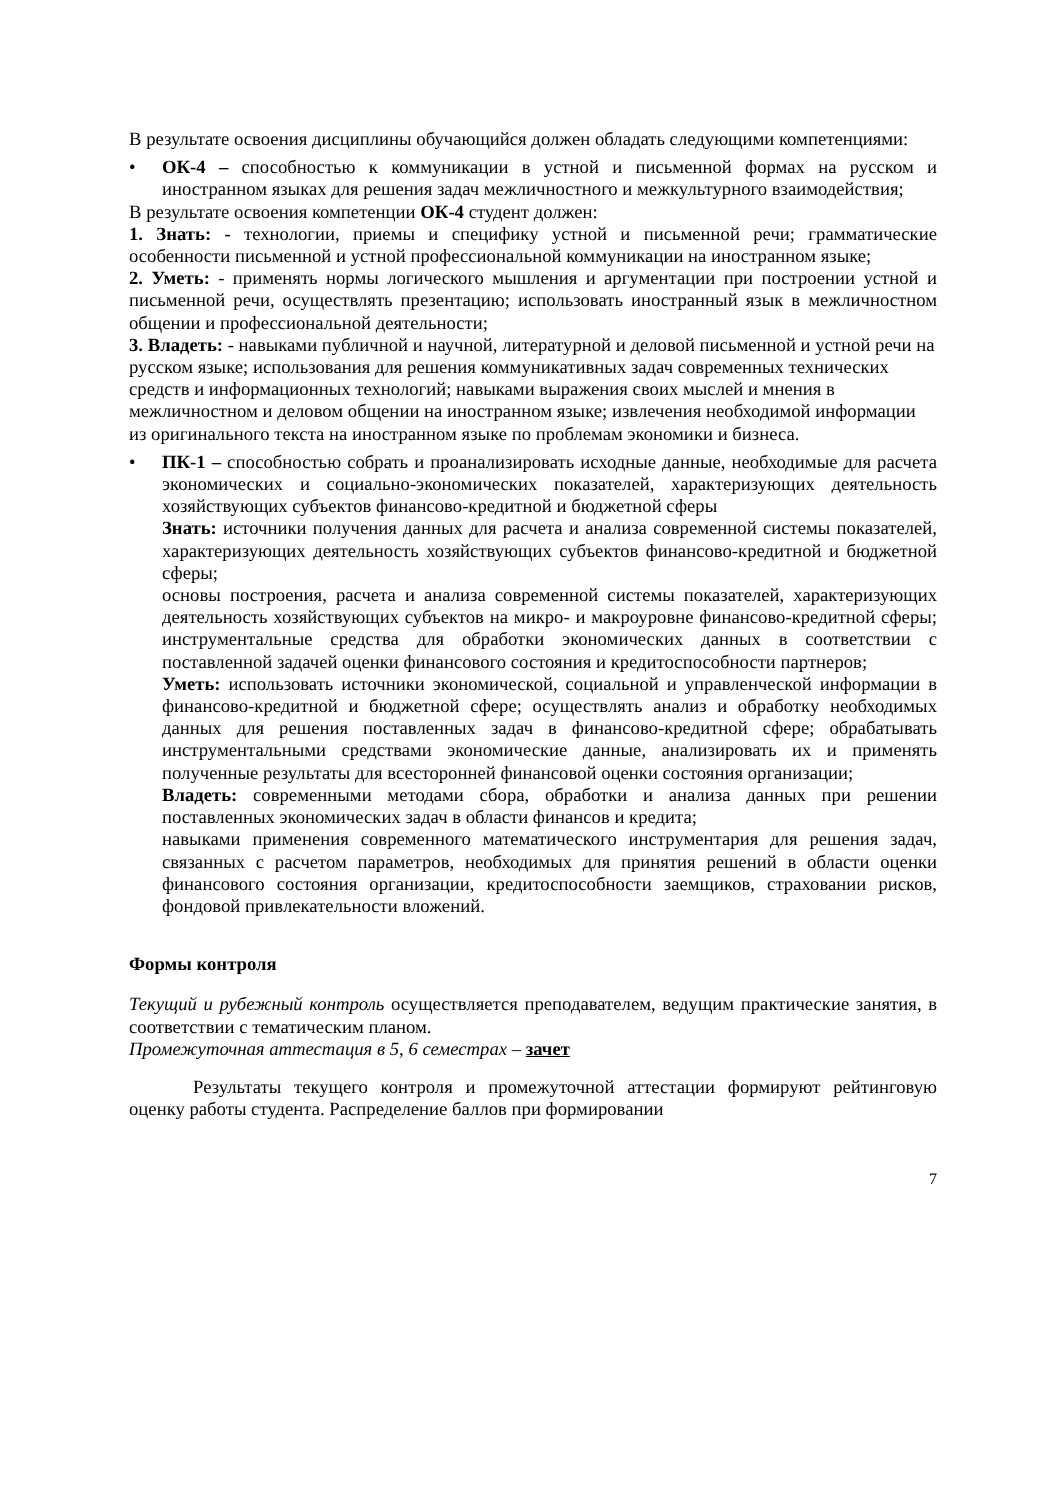В результате освоения дисциплины обучающийся должен обладать следующими компетенциями:
• ОК-4 – способностью к коммуникации в устной и письменной формах на русском и иностранном языках для решения задач межличностного и межкультурного взаимодействия;
В результате освоения компетенции ОК-4 студент должен:
1. Знать: - технологии, приемы и специфику устной и письменной речи; грамматические особенности письменной и устной профессиональной коммуникации на иностранном языке;
2. Уметь: - применять нормы логического мышления и аргументации при построении устной и письменной речи, осуществлять презентацию; использовать иностранный язык в межличностном общении и профессиональной деятельности;
3. Владеть: - навыками публичной и научной, литературной и деловой письменной и устной речи на русском языке; использования для решения коммуникативных задач современных технических средств и информационных технологий; навыками выражения своих мыслей и мнения в межличностном и деловом общении на иностранном языке; извлечения необходимой информации из оригинального текста на иностранном языке по проблемам экономики и бизнеса.
• ПК-1 – способностью собрать и проанализировать исходные данные, необходимые для расчета экономических и социально-экономических показателей, характеризующих деятельность хозяйствующих субъектов финансово-кредитной и бюджетной сферы
Знать: источники получения данных для расчета и анализа современной системы показателей, характеризующих деятельность хозяйствующих субъектов финансово-кредитной и бюджетной сферы;
основы построения, расчета и анализа современной системы показателей, характеризующих деятельность хозяйствующих субъектов на микро- и макроуровне финансово-кредитной сферы; инструментальные средства для обработки экономических данных в соответствии с поставленной задачей оценки финансового состояния и кредитоспособности партнеров;
Уметь: использовать источники экономической, социальной и управленческой информации в финансово-кредитной и бюджетной сфере; осуществлять анализ и обработку необходимых данных для решения поставленных задач в финансово-кредитной сфере; обрабатывать инструментальными средствами экономические данные, анализировать их и применять полученные результаты для всесторонней финансовой оценки состояния организации;
Владеть: современными методами сбора, обработки и анализа данных при решении поставленных экономических задач в области финансов и кредита;
навыками применения современного математического инструментария для решения задач, связанных с расчетом параметров, необходимых для принятия решений в области оценки финансового состояния организации, кредитоспособности заемщиков, страховании рисков, фондовой привлекательности вложений.
Формы контроля
Текущий и рубежный контроль осуществляется преподавателем, ведущим практические занятия, в соответствии с тематическим планом.
Промежуточная аттестация в 5, 6 семестрах – зачет
Результаты текущего контроля и промежуточной аттестации формируют рейтинговую оценку работы студента. Распределение баллов при формировании
7